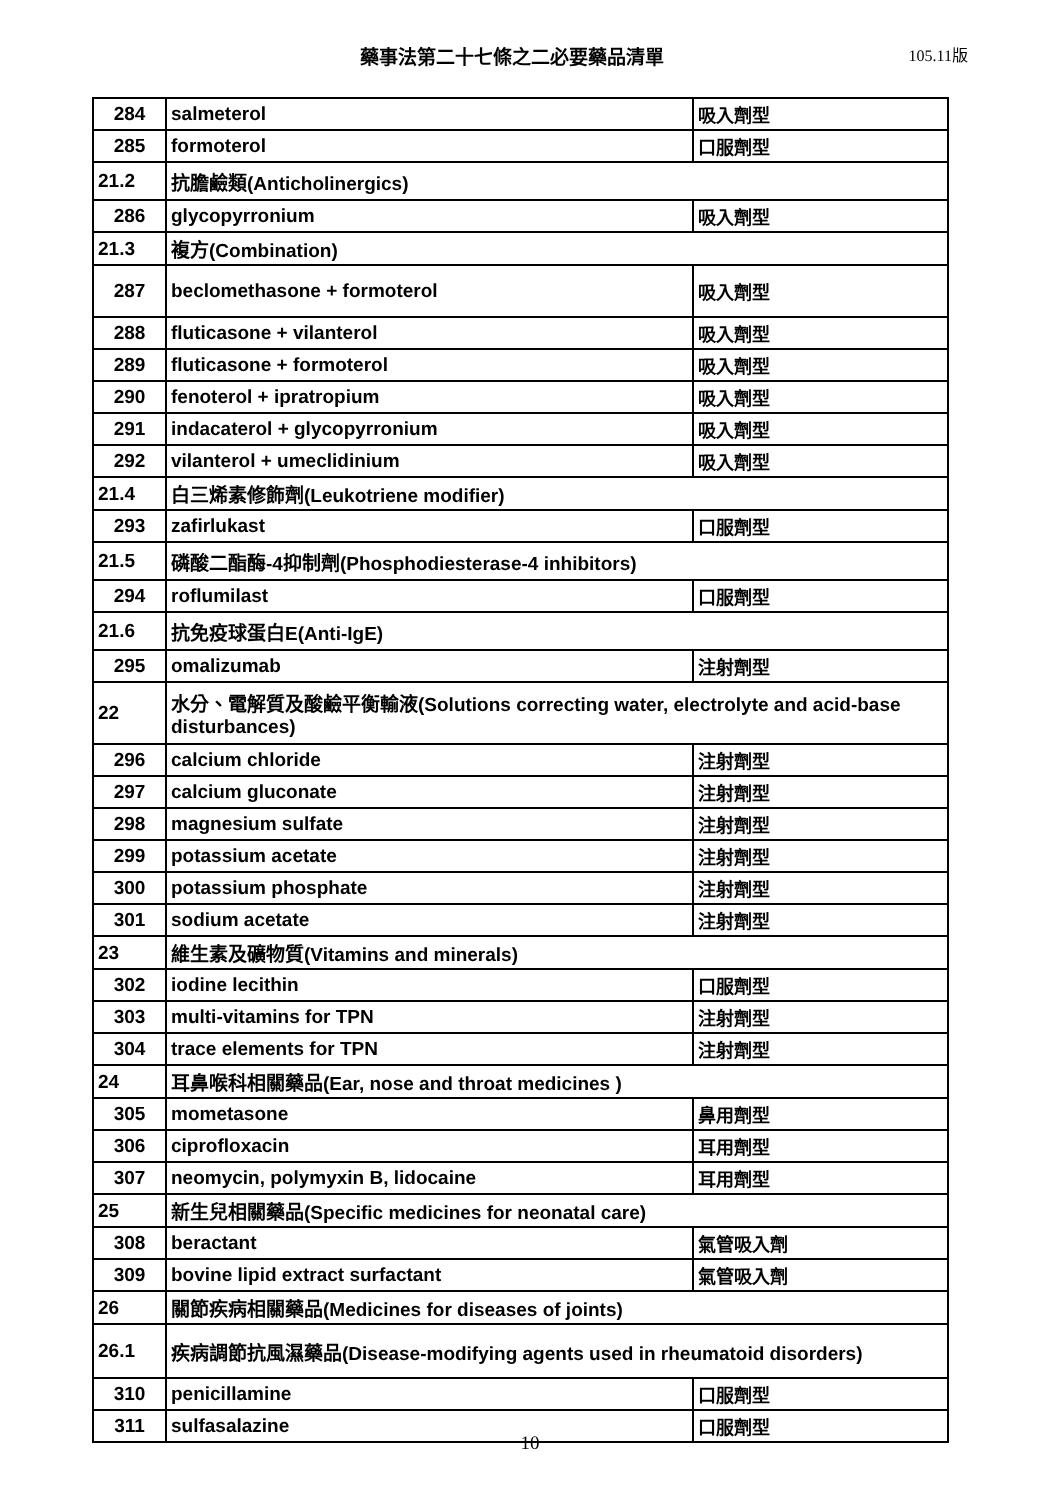藥事法第二十七條之二必要藥品清單
105.11版
| 284 | salmeterol | 吸入劑型 |
| 285 | formoterol | 口服劑型 |
| 21.2 | 抗膽鹼類(Anticholinergics) | |
| 286 | glycopyrronium | 吸入劑型 |
| 21.3 | 複方(Combination) | |
| 287 | beclomethasone + formoterol | 吸入劑型 |
| 288 | fluticasone + vilanterol | 吸入劑型 |
| 289 | fluticasone + formoterol | 吸入劑型 |
| 290 | fenoterol + ipratropium | 吸入劑型 |
| 291 | indacaterol + glycopyrronium | 吸入劑型 |
| 292 | vilanterol + umeclidinium | 吸入劑型 |
| 21.4 | 白三烯素修飾劑(Leukotriene modifier) | |
| 293 | zafirlukast | 口服劑型 |
| 21.5 | 磷酸二酯酶-4抑制劑(Phosphodiesterase-4 inhibitors) | |
| 294 | roflumilast | 口服劑型 |
| 21.6 | 抗免疫球蛋白E(Anti-IgE) | |
| 295 | omalizumab | 注射劑型 |
| 22 | 水分、電解質及酸鹼平衡輸液(Solutions correcting water, electrolyte and acid-base disturbances) | |
| 296 | calcium chloride | 注射劑型 |
| 297 | calcium gluconate | 注射劑型 |
| 298 | magnesium sulfate | 注射劑型 |
| 299 | potassium acetate | 注射劑型 |
| 300 | potassium phosphate | 注射劑型 |
| 301 | sodium acetate | 注射劑型 |
| 23 | 維生素及礦物質(Vitamins and minerals) | |
| 302 | iodine lecithin | 口服劑型 |
| 303 | multi-vitamins for TPN | 注射劑型 |
| 304 | trace elements for TPN | 注射劑型 |
| 24 | 耳鼻喉科相關藥品(Ear, nose and throat medicines ) | |
| 305 | mometasone | 鼻用劑型 |
| 306 | ciprofloxacin | 耳用劑型 |
| 307 | neomycin, polymyxin B, lidocaine | 耳用劑型 |
| 25 | 新生兒相關藥品(Specific medicines for neonatal care) | |
| 308 | beractant | 氣管吸入劑 |
| 309 | bovine lipid extract surfactant | 氣管吸入劑 |
| 26 | 關節疾病相關藥品(Medicines for diseases of joints) | |
| 26.1 | 疾病調節抗風濕藥品(Disease-modifying agents used in rheumatoid disorders) | |
| 310 | penicillamine | 口服劑型 |
| 311 | sulfasalazine | 口服劑型 |
10